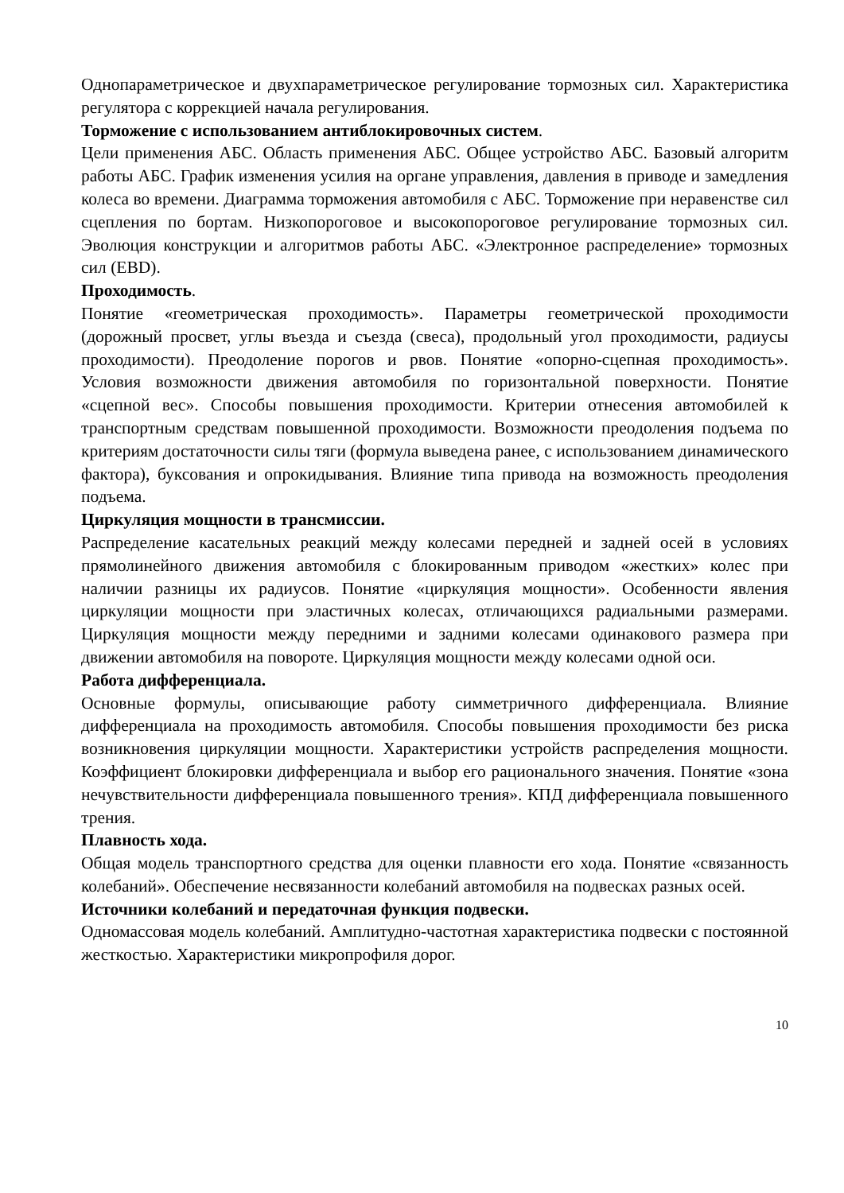Однопараметрическое и двухпараметрическое регулирование тормозных сил. Характеристика регулятора с коррекцией начала регулирования.
Торможение с использованием антиблокировочных систем.
Цели применения АБС. Область применения АБС. Общее устройство АБС. Базовый алгоритм работы АБС. График изменения усилия на органе управления, давления в приводе и замедления колеса во времени. Диаграмма торможения автомобиля с АБС. Торможение при неравенстве сил сцепления по бортам. Низкопороговое и высокопороговое регулирование тормозных сил. Эволюция конструкции и алгоритмов работы АБС. «Электронное распределение» тормозных сил (EBD).
Проходимость.
Понятие «геометрическая проходимость». Параметры геометрической проходимости (дорожный просвет, углы въезда и съезда (свеса), продольный угол проходимости, радиусы проходимости). Преодоление порогов и рвов. Понятие «опорно-сцепная проходимость». Условия возможности движения автомобиля по горизонтальной поверхности. Понятие «сцепной вес». Способы повышения проходимости. Критерии отнесения автомобилей к транспортным средствам повышенной проходимости. Возможности преодоления подъема по критериям достаточности силы тяги (формула выведена ранее, с использованием динамического фактора), буксования и опрокидывания. Влияние типа привода на возможность преодоления подъема.
Циркуляция мощности в трансмиссии.
Распределение касательных реакций между колесами передней и задней осей в условиях прямолинейного движения автомобиля с блокированным приводом «жестких» колес при наличии разницы их радиусов. Понятие «циркуляция мощности». Особенности явления циркуляции мощности при эластичных колесах, отличающихся радиальными размерами. Циркуляция мощности между передними и задними колесами одинакового размера при движении автомобиля на повороте. Циркуляция мощности между колесами одной оси.
Работа дифференциала.
Основные формулы, описывающие работу симметричного дифференциала. Влияние дифференциала на проходимость автомобиля. Способы повышения проходимости без риска возникновения циркуляции мощности. Характеристики устройств распределения мощности. Коэффициент блокировки дифференциала и выбор его рационального значения. Понятие «зона нечувствительности дифференциала повышенного трения». КПД дифференциала повышенного трения.
Плавность хода.
Общая модель транспортного средства для оценки плавности его хода. Понятие «связанность колебаний». Обеспечение несвязанности колебаний автомобиля на подвесках разных осей.
Источники колебаний и передаточная функция подвески.
Одномассовая модель колебаний. Амплитудно-частотная характеристика подвески с постоянной жесткостью. Характеристики микропрофиля дорог.
10